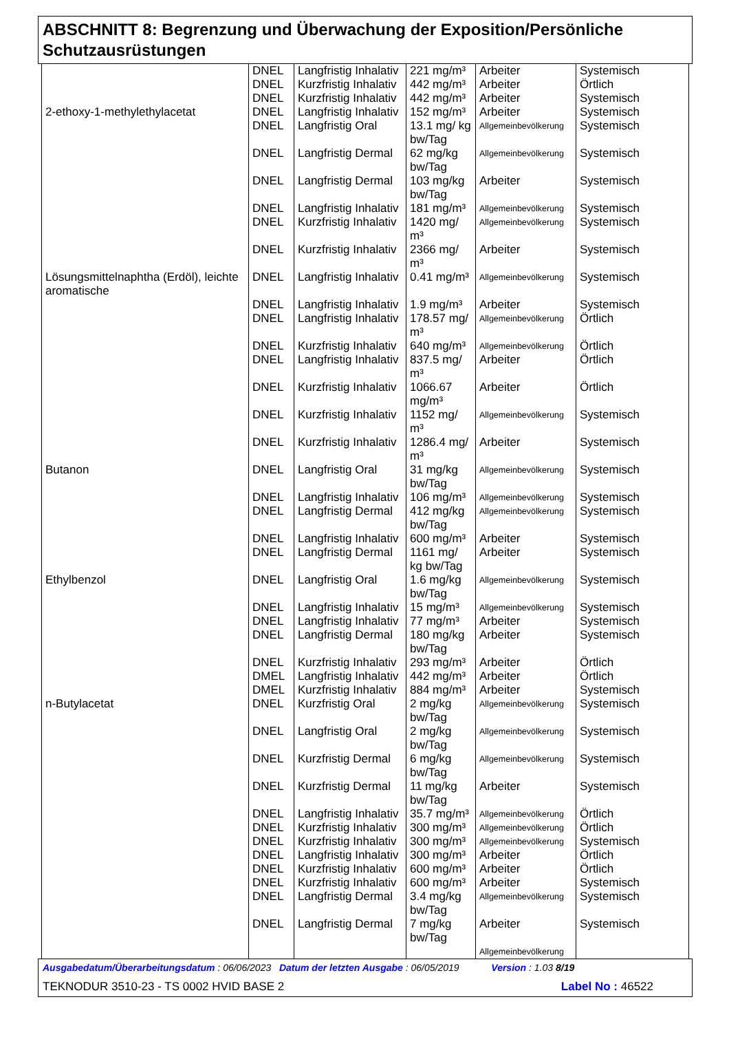ABSCHNITT 8: Begrenzung und Überwachung der Exposition/Persönliche Schutzausrüstungen
| | DNEL | Langfristig Inhalativ | 221 mg/m³ | Arbeiter | Systemisch |
| | DNEL | Kurzfristig Inhalativ | 442 mg/m³ | Arbeiter | Örtlich |
| | DNEL | Kurzfristig Inhalativ | 442 mg/m³ | Arbeiter | Systemisch |
| 2-ethoxy-1-methylethylacetat | DNEL | Langfristig Inhalativ | 152 mg/m³ | Arbeiter | Systemisch |
| | DNEL | Langfristig Oral | 13.1 mg/ kg bw/Tag | Allgemeinbevölkerung | Systemisch |
| | DNEL | Langfristig Dermal | 62 mg/kg bw/Tag | Allgemeinbevölkerung | Systemisch |
| | DNEL | Langfristig Dermal | 103 mg/kg bw/Tag | Arbeiter | Systemisch |
| | DNEL | Langfristig Inhalativ | 181 mg/m³ | Allgemeinbevölkerung | Systemisch |
| | DNEL | Kurzfristig Inhalativ | 1420 mg/ m³ | Allgemeinbevölkerung | Systemisch |
| | DNEL | Kurzfristig Inhalativ | 2366 mg/ m³ | Arbeiter | Systemisch |
| Lösungsmittelnaphtha (Erdöl), leichte aromatische | DNEL | Langfristig Inhalativ | 0.41 mg/m³ | Allgemeinbevölkerung | Systemisch |
| | DNEL | Langfristig Inhalativ | 1.9 mg/m³ | Arbeiter | Systemisch |
| | DNEL | Langfristig Inhalativ | 178.57 mg/ m³ | Allgemeinbevölkerung | Örtlich |
| | DNEL | Kurzfristig Inhalativ | 640 mg/m³ | Allgemeinbevölkerung | Örtlich |
| | DNEL | Langfristig Inhalativ | 837.5 mg/ m³ | Arbeiter | Örtlich |
| | DNEL | Kurzfristig Inhalativ | 1066.67 mg/m³ | Arbeiter | Örtlich |
| | DNEL | Kurzfristig Inhalativ | 1152 mg/ m³ | Allgemeinbevölkerung | Systemisch |
| | DNEL | Kurzfristig Inhalativ | 1286.4 mg/ m³ | Arbeiter | Systemisch |
| Butanon | DNEL | Langfristig Oral | 31 mg/kg bw/Tag | Allgemeinbevölkerung | Systemisch |
| | DNEL | Langfristig Inhalativ | 106 mg/m³ | Allgemeinbevölkerung | Systemisch |
| | DNEL | Langfristig Dermal | 412 mg/kg bw/Tag | Allgemeinbevölkerung | Systemisch |
| | DNEL | Langfristig Inhalativ | 600 mg/m³ | Arbeiter | Systemisch |
| | DNEL | Langfristig Dermal | 1161 mg/ kg bw/Tag | Arbeiter | Systemisch |
| Ethylbenzol | DNEL | Langfristig Oral | 1.6 mg/kg bw/Tag | Allgemeinbevölkerung | Systemisch |
| | DNEL | Langfristig Inhalativ | 15 mg/m³ | Allgemeinbevölkerung | Systemisch |
| | DNEL | Langfristig Inhalativ | 77 mg/m³ | Arbeiter | Systemisch |
| | DNEL | Langfristig Dermal | 180 mg/kg bw/Tag | Arbeiter | Systemisch |
| | DNEL | Kurzfristig Inhalativ | 293 mg/m³ | Arbeiter | Örtlich |
| | DMEL | Langfristig Inhalativ | 442 mg/m³ | Arbeiter | Örtlich |
| | DMEL | Kurzfristig Inhalativ | 884 mg/m³ | Arbeiter | Systemisch |
| n-Butylacetat | DNEL | Kurzfristig Oral | 2 mg/kg bw/Tag | Allgemeinbevölkerung | Systemisch |
| | DNEL | Langfristig Oral | 2 mg/kg bw/Tag | Allgemeinbevölkerung | Systemisch |
| | DNEL | Kurzfristig Dermal | 6 mg/kg bw/Tag | Allgemeinbevölkerung | Systemisch |
| | DNEL | Kurzfristig Dermal | 11 mg/kg bw/Tag | Arbeiter | Systemisch |
| | DNEL | Langfristig Inhalativ | 35.7 mg/m³ | Allgemeinbevölkerung | Örtlich |
| | DNEL | Kurzfristig Inhalativ | 300 mg/m³ | Allgemeinbevölkerung | Örtlich |
| | DNEL | Kurzfristig Inhalativ | 300 mg/m³ | Allgemeinbevölkerung | Systemisch |
| | DNEL | Langfristig Inhalativ | 300 mg/m³ | Arbeiter | Örtlich |
| | DNEL | Kurzfristig Inhalativ | 600 mg/m³ | Arbeiter | Örtlich |
| | DNEL | Kurzfristig Inhalativ | 600 mg/m³ | Arbeiter | Systemisch |
| | DNEL | Langfristig Dermal | 3.4 mg/kg bw/Tag | Allgemeinbevölkerung | Systemisch |
| | DNEL | Langfristig Dermal | 7 mg/kg bw/Tag | Arbeiter | Systemisch |
| | | | | Allgemeinbevölkerung | |
Ausgabedatum/Überarbeitungsdatum : 06/06/2023 Datum der letzten Ausgabe : 06/05/2019 Version : 1.03 8/19
TEKNODUR 3510-23 - TS 0002 HVID BASE 2 Label No : 46522